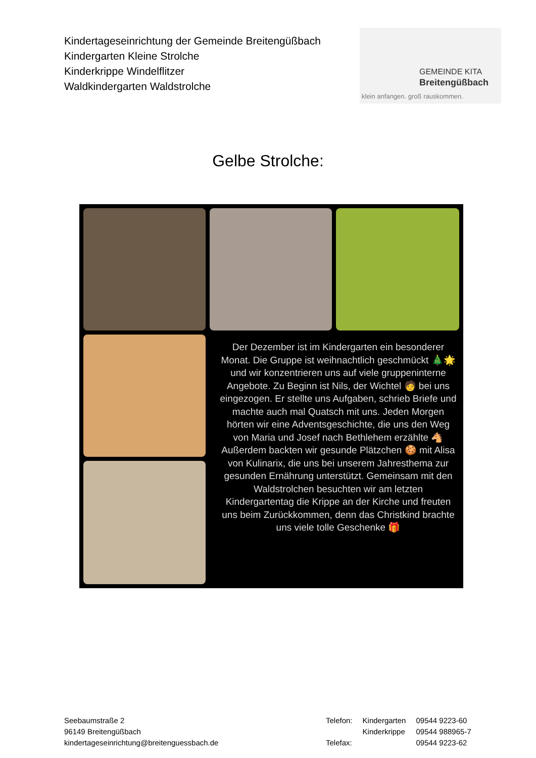Kindertageseinrichtung der Gemeinde Breitengüßbach
Kindergarten Kleine Strolche
Kinderkrippe Windelflitzer
Waldkindergarten Waldstrolche
GEMEINDE KITA
Breitengüßbach
klein anfangen. groß rauskommen.
Gelbe Strolche:
Der Dezember ist im Kindergarten ein besonderer Monat. Die Gruppe ist weihnachtlich geschmückt 🎄🌟 und wir konzentrieren uns auf viele gruppeninterne Angebote. Zu Beginn ist Nils, der Wichtel 🧑 bei uns eingezogen. Er stellte uns Aufgaben, schrieb Briefe und machte auch mal Quatsch mit uns. Jeden Morgen hörten wir eine Adventsgeschichte, die uns den Weg von Maria und Josef nach Bethlehem erzählte 🐴 Außerdem backten wir gesunde Plätzchen 🍪 mit Alisa von Kulinarix, die uns bei unserem Jahresthema zur gesunden Ernährung unterstützt. Gemeinsam mit den Waldstrolchen besuchten wir am letzten Kindergartentag die Krippe an der Kirche und freuten uns beim Zurückkommen, denn das Christkind brachte uns viele tolle Geschenke 🎁
Seebaumstraße 2
96149 Breitengüßbach
kindertageseinrichtung@breitenguessbach.de
| Telefon: | Kindergarten | 09544 9223-60 |
| | Kinderkrippe | 09544 988965-7 |
| Telefax: | | 09544 9223-62 |